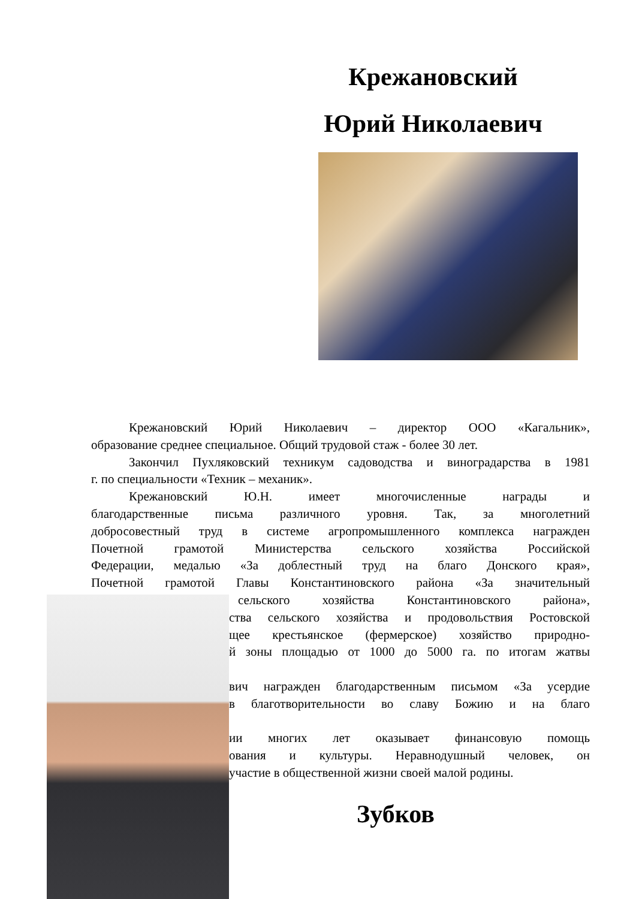Крежановский
Юрий Николаевич
Крежановский Юрий Николаевич – директор ООО «Кагальник»,
образование среднее специальное. Общий трудовой стаж - более 30 лет.
Закончил Пухляковский техникум садоводства и виноградарства в 1981
г. по специальности «Техник – механик».
Крежановский Ю.Н. имеет многочисленные награды и
благодарственные письма различного уровня. Так, за многолетний
добросовестный труд в системе агропромышленного комплекса награжден
Почетной грамотой Министерства сельского хозяйства Российской
Федерации, медалью «За доблестный труд на благо Донского края»,
Почетной грамотой Главы Константиновского района «За значительный
сельского хозяйства Константиновского района»,
ства сельского хозяйства и продовольствия Ростовской
щее крестьянское (фермерское) хозяйство природно-
й зоны площадью от 1000 до 5000 га. по итогам жатвы
вич награжден благодарственным письмом «За усердие
в благотворительности во славу Божию и на благо
ии многих лет оказывает финансовую помощь
ования и культуры. Неравнодушный человек, он
участие в общественной жизни своей малой родины.
Зубков